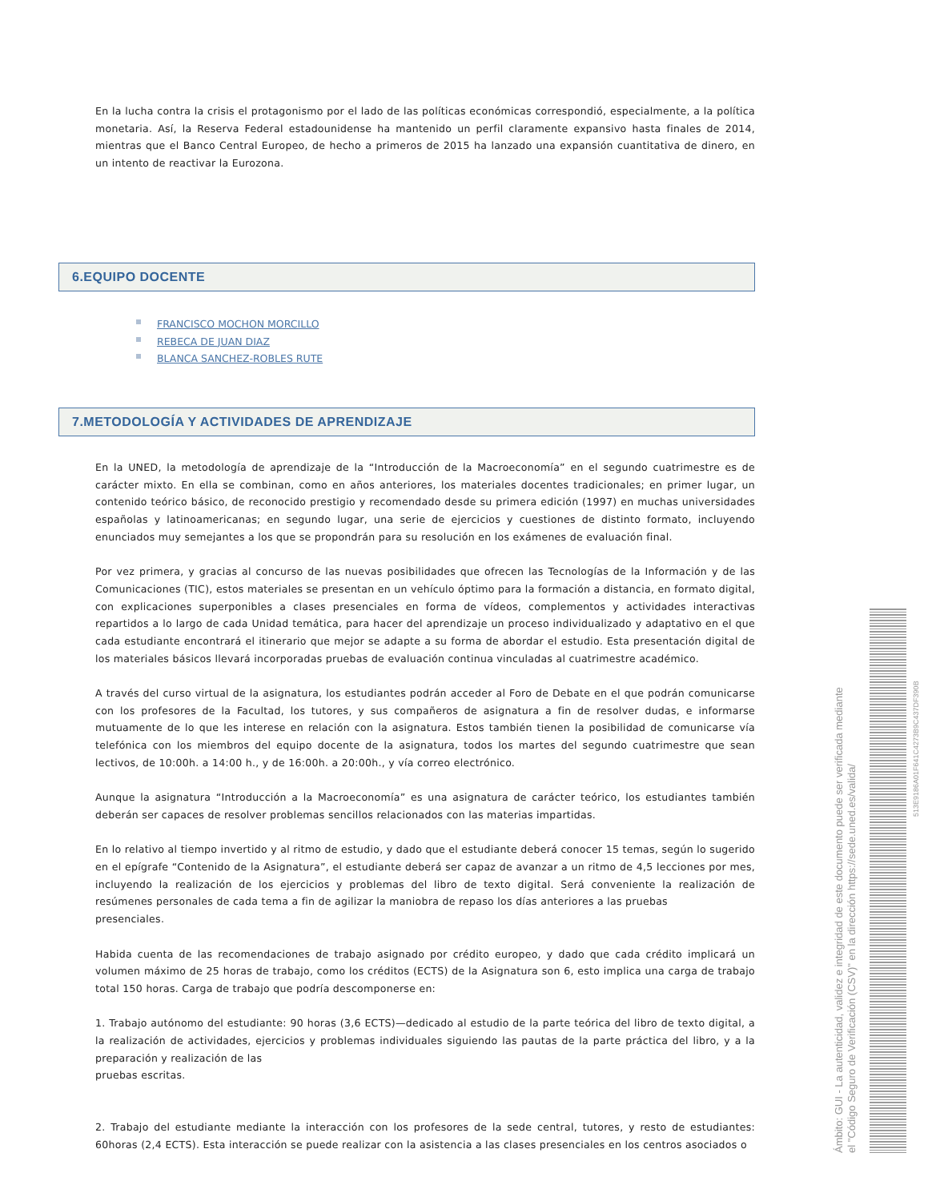En la lucha contra la crisis el protagonismo por el lado de las políticas económicas correspondió, especialmente, a la política monetaria. Así, la Reserva Federal estadounidense ha mantenido un perfil claramente expansivo hasta finales de 2014, mientras que el Banco Central Europeo, de hecho a primeros de 2015 ha lanzado una expansión cuantitativa de dinero, en un intento de reactivar la Eurozona.
6.EQUIPO DOCENTE
FRANCISCO MOCHON MORCILLO
REBECA DE JUAN DIAZ
BLANCA SANCHEZ-ROBLES RUTE
7.METODOLOGÍA Y ACTIVIDADES DE APRENDIZAJE
En la UNED, la metodología de aprendizaje de la “Introducción de la Macroeconomía” en el segundo cuatrimestre es de carácter mixto. En ella se combinan, como en años anteriores, los materiales docentes tradicionales; en primer lugar, un contenido teórico básico, de reconocido prestigio y recomendado desde su primera edición (1997) en muchas universidades españolas y latinoamericanas; en segundo lugar, una serie de ejercicios y cuestiones de distinto formato, incluyendo enunciados muy semejantes a los que se propondrán para su resolución en los exámenes de evaluación final.
Por vez primera, y gracias al concurso de las nuevas posibilidades que ofrecen las Tecnologías de la Información y de las Comunicaciones (TIC), estos materiales se presentan en un vehículo óptimo para la formación a distancia, en formato digital, con explicaciones superponibles a clases presenciales en forma de vídeos, complementos y actividades interactivas repartidos a lo largo de cada Unidad temática, para hacer del aprendizaje un proceso individualizado y adaptativo en el que cada estudiante encontrará el itinerario que mejor se adapte a su forma de abordar el estudio. Esta presentación digital de los materiales básicos llevará incorporadas pruebas de evaluación continua vinculadas al cuatrimestre académico.
A través del curso virtual de la asignatura, los estudiantes podrán acceder al Foro de Debate en el que podrán comunicarse con los profesores de la Facultad, los tutores, y sus compañeros de asignatura a fin de resolver dudas, e informarse mutuamente de lo que les interese en relación con la asignatura. Estos también tienen la posibilidad de comunicarse vía telefónica con los miembros del equipo docente de la asignatura, todos los martes del segundo cuatrimestre que sean lectivos, de 10:00h. a 14:00 h., y de 16:00h. a 20:00h., y vía correo electrónico.
Aunque la asignatura “Introducción a la Macroeconomía” es una asignatura de carácter teórico, los estudiantes también deberán ser capaces de resolver problemas sencillos relacionados con las materias impartidas.
En lo relativo al tiempo invertido y al ritmo de estudio, y dado que el estudiante deberá conocer 15 temas, según lo sugerido en el epígrafe “Contenido de la Asignatura”, el estudiante deberá ser capaz de avanzar a un ritmo de 4,5 lecciones por mes, incluyendo la realización de los ejercicios y problemas del libro de texto digital. Será conveniente la realización de resúmenes personales de cada tema a fin de agilizar la maniobra de repaso los días anteriores a las pruebas
presenciales.
Habida cuenta de las recomendaciones de trabajo asignado por crédito europeo, y dado que cada crédito implicará un volumen máximo de 25 horas de trabajo, como los créditos (ECTS) de la Asignatura son 6, esto implica una carga de trabajo total 150 horas. Carga de trabajo que podría descomponerse en:
1. Trabajo autónomo del estudiante: 90 horas (3,6 ECTS)—dedicado al estudio de la parte teórica del libro de texto digital, a la realización de actividades, ejercicios y problemas individuales siguiendo las pautas de la parte práctica del libro, y a la preparación y realización de las
pruebas escritas.
2. Trabajo del estudiante mediante la interacción con los profesores de la sede central, tutores, y resto de estudiantes: 60horas (2,4 ECTS). Esta interacción se puede realizar con la asistencia a las clases presenciales en los centros asociados o
Ámbito: GUI - La autenticidad, validez e integridad de este documento puede ser verificada mediante
el "Código Seguro de Verificación (CSV)" en la dirección https://sede.uned.es/valida/
513E9186A01F641C4273B9C437DF390B